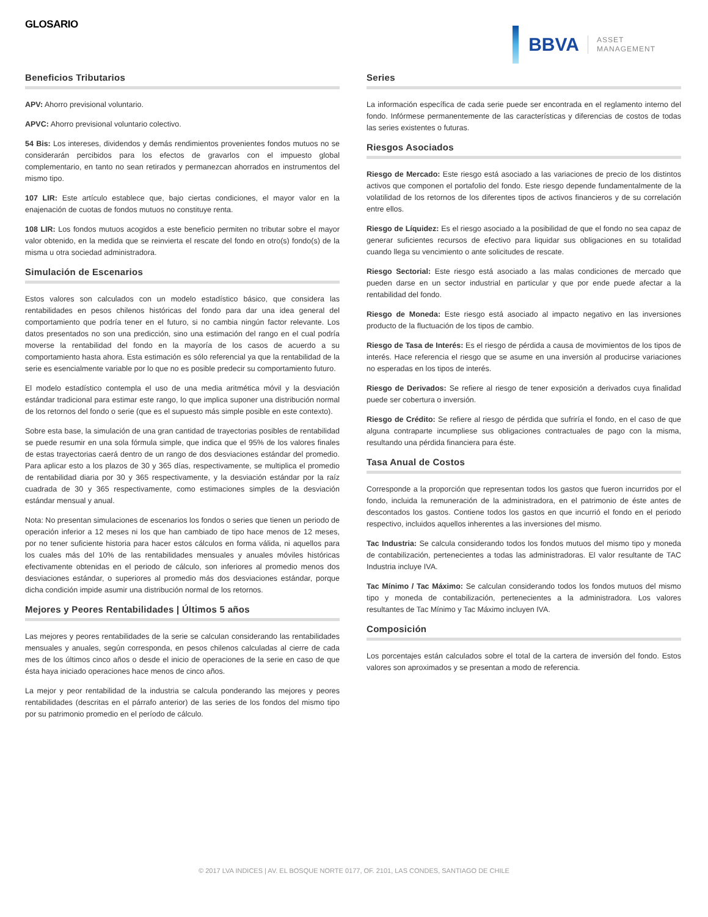GLOSARIO
BBVA
ASSET
MANAGEMENT
Beneficios Tributarios
APV: Ahorro previsional voluntario.
APVC: Ahorro previsional voluntario colectivo.
54 Bis: Los intereses, dividendos y demás rendimientos provenientes fondos mutuos no se considerarán percibidos para los efectos de gravarlos con el impuesto global complementario, en tanto no sean retirados y permanezcan ahorrados en instrumentos del mismo tipo.
107 LIR: Este artículo establece que, bajo ciertas condiciones, el mayor valor en la enajenación de cuotas de fondos mutuos no constituye renta.
108 LIR: Los fondos mutuos acogidos a este beneficio permiten no tributar sobre el mayor valor obtenido, en la medida que se reinvierta el rescate del fondo en otro(s) fondo(s) de la misma u otra sociedad administradora.
Simulación de Escenarios
Estos valores son calculados con un modelo estadístico básico, que considera las rentabilidades en pesos chilenos históricas del fondo para dar una idea general del comportamiento que podría tener en el futuro, si no cambia ningún factor relevante. Los datos presentados no son una predicción, sino una estimación del rango en el cual podría moverse la rentabilidad del fondo en la mayoría de los casos de acuerdo a su comportamiento hasta ahora. Esta estimación es sólo referencial ya que la rentabilidad de la serie es esencialmente variable por lo que no es posible predecir su comportamiento futuro.
El modelo estadístico contempla el uso de una media aritmética móvil y la desviación estándar tradicional para estimar este rango, lo que implica suponer una distribución normal de los retornos del fondo o serie (que es el supuesto más simple posible en este contexto).
Sobre esta base, la simulación de una gran cantidad de trayectorias posibles de rentabilidad se puede resumir en una sola fórmula simple, que indica que el 95% de los valores finales de estas trayectorias caerá dentro de un rango de dos desviaciones estándar del promedio. Para aplicar esto a los plazos de 30 y 365 días, respectivamente, se multiplica el promedio de rentabilidad diaria por 30 y 365 respectivamente, y la desviación estándar por la raíz cuadrada de 30 y 365 respectivamente, como estimaciones simples de la desviación estándar mensual y anual.
Nota: No presentan simulaciones de escenarios los fondos o series que tienen un periodo de operación inferior a 12 meses ni los que han cambiado de tipo hace menos de 12 meses, por no tener suficiente historia para hacer estos cálculos en forma válida, ni aquellos para los cuales más del 10% de las rentabilidades mensuales y anuales móviles históricas efectivamente obtenidas en el periodo de cálculo, son inferiores al promedio menos dos desviaciones estándar, o superiores al promedio más dos desviaciones estándar, porque dicha condición impide asumir una distribución normal de los retornos.
Mejores y Peores Rentabilidades | Últimos 5 años
Las mejores y peores rentabilidades de la serie se calculan considerando las rentabilidades mensuales y anuales, según corresponda, en pesos chilenos calculadas al cierre de cada mes de los últimos cinco años o desde el inicio de operaciones de la serie en caso de que ésta haya iniciado operaciones hace menos de cinco años.
La mejor y peor rentabilidad de la industria se calcula ponderando las mejores y peores rentabilidades (descritas en el párrafo anterior) de las series de los fondos del mismo tipo por su patrimonio promedio en el período de cálculo.
Series
La información específica de cada serie puede ser encontrada en el reglamento interno del fondo. Infórmese permanentemente de las características y diferencias de costos de todas las series existentes o futuras.
Riesgos Asociados
Riesgo de Mercado: Este riesgo está asociado a las variaciones de precio de los distintos activos que componen el portafolio del fondo. Este riesgo depende fundamentalmente de la volatilidad de los retornos de los diferentes tipos de activos financieros y de su correlación entre ellos.
Riesgo de Líquidez: Es el riesgo asociado a la posibilidad de que el fondo no sea capaz de generar suficientes recursos de efectivo para liquidar sus obligaciones en su totalidad cuando llega su vencimiento o ante solicitudes de rescate.
Riesgo Sectorial: Este riesgo está asociado a las malas condiciones de mercado que pueden darse en un sector industrial en particular y que por ende puede afectar a la rentabilidad del fondo.
Riesgo de Moneda: Este riesgo está asociado al impacto negativo en las inversiones producto de la fluctuación de los tipos de cambio.
Riesgo de Tasa de Interés: Es el riesgo de pérdida a causa de movimientos de los tipos de interés. Hace referencia el riesgo que se asume en una inversión al producirse variaciones no esperadas en los tipos de interés.
Riesgo de Derivados: Se refiere al riesgo de tener exposición a derivados cuya finalidad puede ser cobertura o inversión.
Riesgo de Crédito: Se refiere al riesgo de pérdida que sufriría el fondo, en el caso de que alguna contraparte incumpliese sus obligaciones contractuales de pago con la misma, resultando una pérdida financiera para éste.
Tasa Anual de Costos
Corresponde a la proporción que representan todos los gastos que fueron incurridos por el fondo, incluida la remuneración de la administradora, en el patrimonio de éste antes de descontados los gastos. Contiene todos los gastos en que incurrió el fondo en el periodo respectivo, incluidos aquellos inherentes a las inversiones del mismo.
Tac Industria: Se calcula considerando todos los fondos mutuos del mismo tipo y moneda de contabilización, pertenecientes a todas las administradoras. El valor resultante de TAC Industria incluye IVA.
Tac Mínimo / Tac Máximo: Se calculan considerando todos los fondos mutuos del mismo tipo y moneda de contabilización, pertenecientes a la administradora. Los valores resultantes de Tac Mínimo y Tac Máximo incluyen IVA.
Composición
Los porcentajes están calculados sobre el total de la cartera de inversión del fondo. Estos valores son aproximados y se presentan a modo de referencia.
© 2017 LVA INDICES | AV. EL BOSQUE NORTE 0177, OF. 2101, LAS CONDES, SANTIAGO DE CHILE